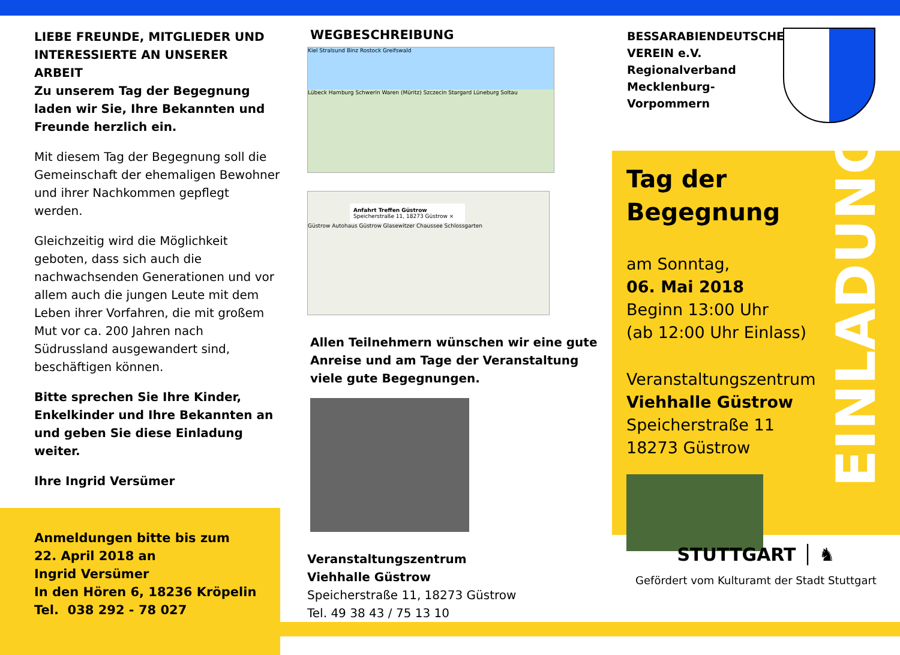LIEBE FREUNDE, MITGLIEDER UND INTERESSIERTE AN UNSERER ARBEIT
Zu unserem Tag der Begegnung laden wir Sie, Ihre Bekannten und Freunde herzlich ein.
Mit diesem Tag der Begegnung soll die Gemeinschaft der ehemaligen Bewohner und ihrer Nachkommen gepflegt werden.
Gleichzeitig wird die Möglichkeit geboten, dass sich auch die nachwachsenden Generationen und vor allem auch die jungen Leute mit dem Leben ihrer Vorfahren, die mit großem Mut vor ca. 200 Jahren nach Südrussland ausgewandert sind, beschäftigen können.
Bitte sprechen Sie Ihre Kinder, Enkelkinder und Ihre Bekannten an und geben Sie diese Einladung weiter.
Ihre Ingrid Versümer
Anmeldungen bitte bis zum
22. April 2018 an
Ingrid Versümer
In den Hören 6, 18236 Kröpelin
Tel. 038 292 - 78 027
WEGBESCHREIBUNG
Kiel Stralsund Binz Rostock Greifswald
Lübeck Hamburg Schwerin Waren (Müritz) Szczecin Stargard Lüneburg Soltau
Anfahrt Treffen Güstrow
Speicherstraße 11, 18273 Güstrow ×
Güstrow Autohaus Güstrow Glasewitzer Chaussee Schlossgarten
Allen Teilnehmern wünschen wir eine gute Anreise und am Tage der Veranstaltung viele gute Begegnungen.
Veranstaltungszentrum
Viehhalle Güstrow
Speicherstraße 11, 18273 Güstrow
Tel. 49 38 43 / 75 13 10
BESSARABIENDEUTSCHER VEREIN e.V.
Regionalverband Mecklenburg-Vorpommern
Tag der
Begegnung
am Sonntag,
06. Mai 2018
Beginn 13:00 Uhr
(ab 12:00 Uhr Einlass)
Veranstaltungszentrum
Viehhalle Güstrow
Speicherstraße 11
18273 Güstrow
EINLADUNG
STUTTGART │ ♞
Gefördert vom Kulturamt der Stadt Stuttgart